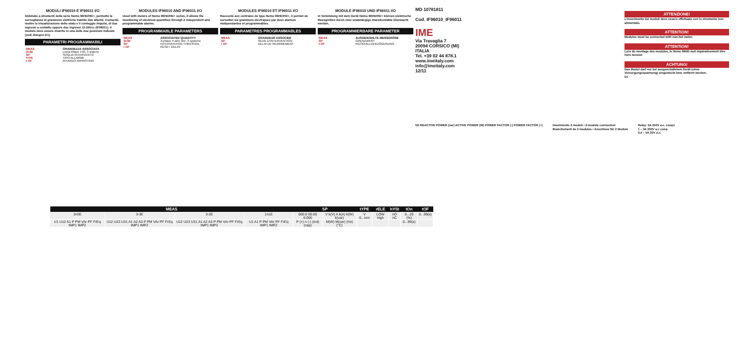MODULI IF96010 E IF96011 I/O
Abbinato a strumenti della serie Nemo 96HD/HD+, permette la sorveglianza di grandezze elettriche tramite due allarmi. Consente inoltre la visualizzazione dello stato e il conteggio impulsi, di due ingressi a contatto oppure due ingressi 12-24Vcc (IF96011). Il modulo deve essere inserito in una delle due posizioni indicate (vedi disegno D1).
PARAMETRI PROGRAMMABILI
| MEAS | GRANDEZZA ASSOCIATA |
| 3n3E | Linea trifase 4 fili, 3 sistemi |
| SP | SOGLIA INTERVENTO |
| tYPE | TIPO ALLARME |
| t OF | RITARDO RIPRISTINO |
MODULES IF96010 AND IF96011 I/O
Used with meters of Nemo 96HD/HD+ series, it allows the monitoring of electrical quantities through 2 independent and programmable alarms.
PROGRAMMABLE PARAMETERS
| MEAS | ASSOCIATED QUANTITY |
| 3n3E | 3-phase 4-wire line, 3 systems |
| SP | INTERVENTION THRESHOL |
| t OF | RESET DELAY |
MODULES IF96010 ET IF96011 I/O
Raccordé aux centrales de type Nemo 96HD/HD+, il permet de surveiller les grandeurs électriques par deux alarmes indépendantes et programmables.
PARAMETRES PROGRAMMABLES
| MEAS | GRANDEUR ASSOCIEE |
| SP | SEUIL D'INTERVENTION |
| t OF | DELAI DE REARMEMENT |
MODULE IF96010 UND IF96011 I/O
In Verbindung mit dem Gerät Nemo 96HD/HD+ können elektrische Messgrößen durch zwei unabhängige Alarmkontakte überwacht werden.
PROGRAMMIERBARE PARAMETER
| MEAS | AUSGEWÄHLTE MESSGRÖßE |
| SP | GRENZWERT |
| t OF | RÜCKFALLVERZÖGERUNG |
MD 10781811
Cod. IF96010_IF96011
IME
Via Travaglia 7
20094 CORSICO (MI)
ITALIA
Tel. +39 02 44 878.1
www.imeitaly.com
info@imeitaly.com
12/11
ATTENZIONE!
L'inserimento dei moduli deve essere effettuato con lo strumento non alimentato.
ATTENTION!
Modules must be connected with non-fed meter.
ATTENTION!
Lors du montage des modules, le Nemo 96HD doit impérativement être hors tension
ACHTUNG!
Das Modul darf nur bei ausgeschaltetem Gerät (ohne Versorgungsspannung) eingesteckt bzw. entfernt werden.
D1
D2 REACTIVE POWER (var) ACTIVE POWER (W) POWER FACTOR (-) POWER FACTOR (+)
Inserimento 2 moduli • 2-module connection
Branchement de 2 modules • Anschluss für 2 Module
Relay: 5A 250V a.c. cosφ1
1 – 3A 250V a.c cosφ
0,4 – 5A 30V d.c.
| MEAS | | | | SP | | tYPE | rELE | hYSt | tOn | tOF |
| --- | --- | --- | --- | --- | --- | --- | --- | --- | --- | --- |
| 3n3E | 3-3E | 3-2E | 1n1E | 000.0 00.00 0.000 | V k(V) A k(A) k(W) k(var) | V 0...nnn | LOW high | nO nC | 0...20 (%) | 0...99(s) |
| U1 U12 A1 P PM VAr PF FrEq tMP1 tMP2 | U12 U23 U31 A1 A2 A3 P PM VAr PF FrEq tMP1 tMP2 | U12 U23 U31 A1 A2 A3 P PM VAr PF FrEq tMP1 tMP2 | U1 A1 P PM VAr PF FrEq tMP1 tMP2 | P (+) n (-) (ind) (cap) | M(W) M(var) (Hz) (°C) | | | | 0...99(s) | |